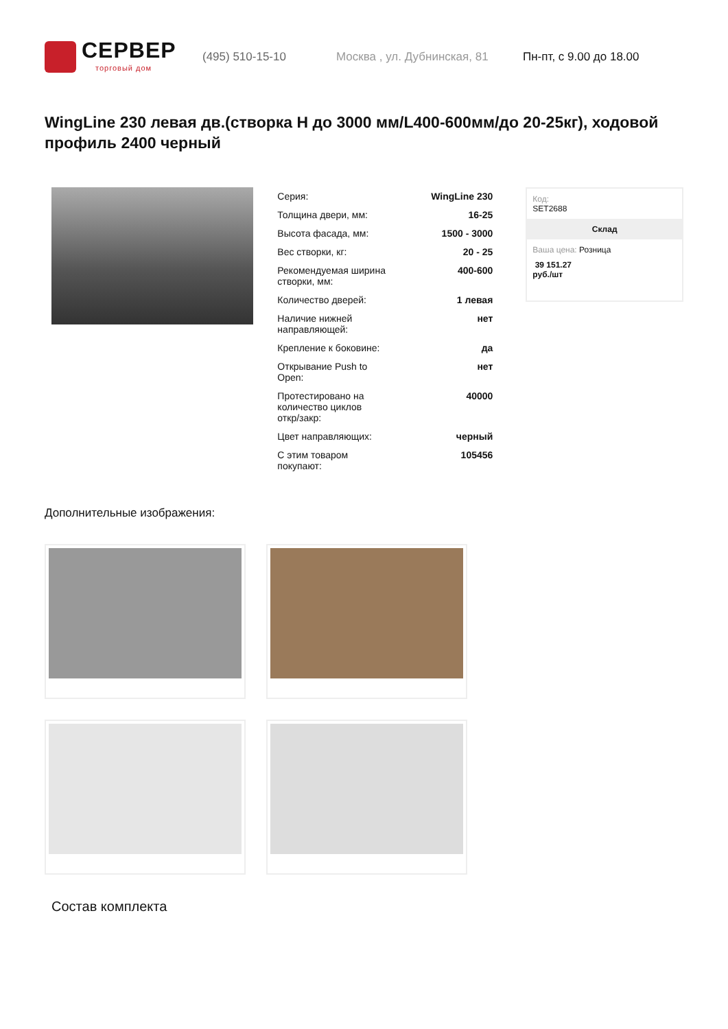СЕРВЕР
торговый дом
(495) 510-15-10 Москва , ул. Дубнинская, 81 Пн-пт, с 9.00 до 18.00
WingLine 230 левая дв.(створка H до 3000 мм/L400-600мм/до 20-25кг), ходовой профиль 2400 черный
| Серия: | WingLine 230 |
| Толщина двери, мм: | 16-25 |
| Высота фасада, мм: | 1500 - 3000 |
| Вес створки, кг: | 20 - 25 |
| Рекомендуемая ширина створки, мм: | 400-600 |
| Количество дверей: | 1 левая |
| Наличие нижней направляющей: | нет |
| Крепление к боковине: | да |
| Открывание Push to Open: | нет |
| Протестировано на количество циклов откр/закр: | 40000 |
| Цвет направляющих: | черный |
| С этим товаром покупают: | 105456 |
Код:
SET2688
Склад
Ваша цена: Розница
39 151.27
руб./шт
Дополнительные изображения:
Состав комплекта